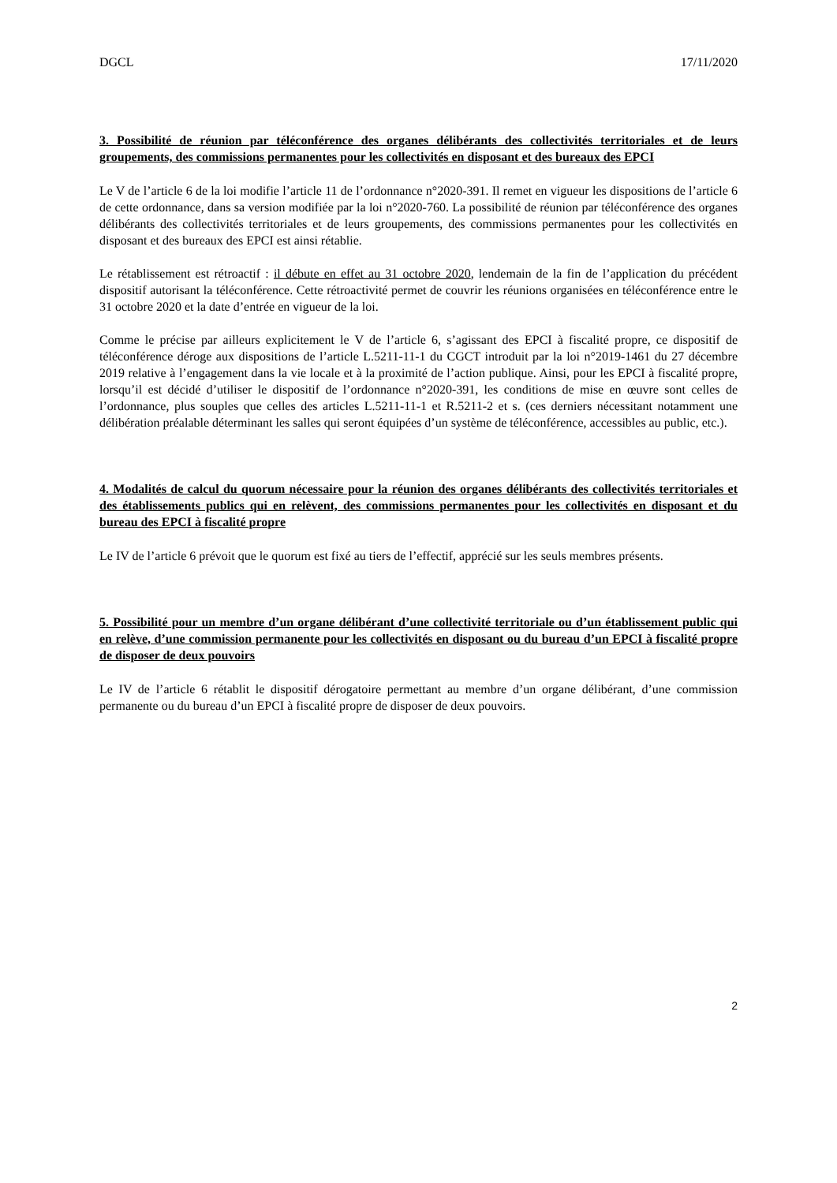DGCL 17/11/2020
3. Possibilité de réunion par téléconférence des organes délibérants des collectivités territoriales et de leurs groupements, des commissions permanentes pour les collectivités en disposant et des bureaux des EPCI
Le V de l’article 6 de la loi modifie l’article 11 de l’ordonnance n°2020-391. Il remet en vigueur les dispositions de l’article 6 de cette ordonnance, dans sa version modifiée par la loi n°2020-760. La possibilité de réunion par téléconférence des organes délibérants des collectivités territoriales et de leurs groupements, des commissions permanentes pour les collectivités en disposant et des bureaux des EPCI est ainsi rétablie.
Le rétablissement est rétroactif : il débute en effet au 31 octobre 2020, lendemain de la fin de l’application du précédent dispositif autorisant la téléconférence. Cette rétroactivité permet de couvrir les réunions organisées en téléconférence entre le 31 octobre 2020 et la date d’entrée en vigueur de la loi.
Comme le précise par ailleurs explicitement le V de l’article 6, s’agissant des EPCI à fiscalité propre, ce dispositif de téléconférence déroge aux dispositions de l’article L.5211-11-1 du CGCT introduit par la loi n°2019-1461 du 27 décembre 2019 relative à l’engagement dans la vie locale et à la proximité de l’action publique. Ainsi, pour les EPCI à fiscalité propre, lorsqu’il est décidé d’utiliser le dispositif de l’ordonnance n°2020-391, les conditions de mise en œuvre sont celles de l’ordonnance, plus souples que celles des articles L.5211-11-1 et R.5211-2 et s. (ces derniers nécessitant notamment une délibération préalable déterminant les salles qui seront équipées d’un système de téléconférence, accessibles au public, etc.).
4. Modalités de calcul du quorum nécessaire pour la réunion des organes délibérants des collectivités territoriales et des établissements publics qui en relèvent, des commissions permanentes pour les collectivités en disposant et du bureau des EPCI à fiscalité propre
Le IV de l’article 6 prévoit que le quorum est fixé au tiers de l’effectif, apprécié sur les seuls membres présents.
5. Possibilité pour un membre d’un organe délibérant d’une collectivité territoriale ou d’un établissement public qui en relève, d’une commission permanente pour les collectivités en disposant ou du bureau d’un EPCI à fiscalité propre de disposer de deux pouvoirs
Le IV de l’article 6 rétablit le dispositif dérogatoire permettant au membre d’un organe délibérant, d’une commission permanente ou du bureau d’un EPCI à fiscalité propre de disposer de deux pouvoirs.
2